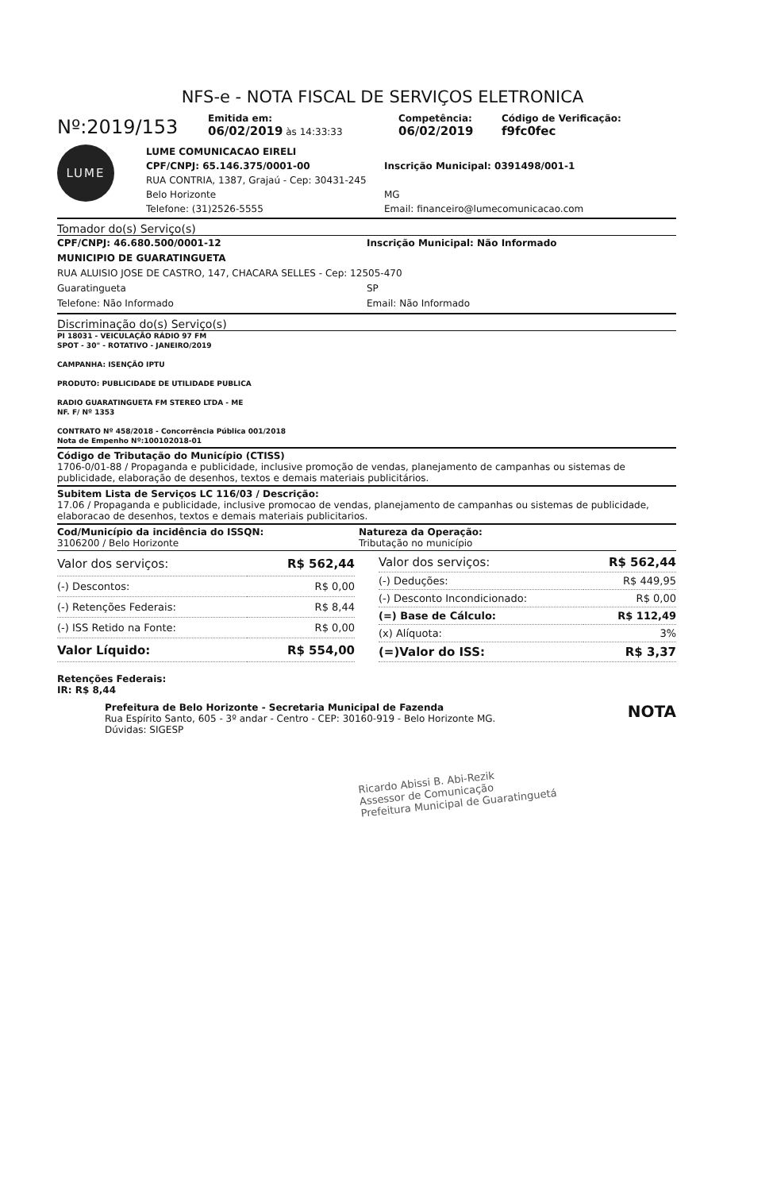NFS-e - NOTA FISCAL DE SERVIÇOS ELETRONICA
Nº:2019/153
Emitida em:
06/02/2019 às 14:33:33
Competência:
06/02/2019
Código de Verificação:
f9fc0fec
LUME
LUME COMUNICACAO EIRELI
CPF/CNPJ: 65.146.375/0001-00 Inscrição Municipal: 0391498/001-1
RUA CONTRIA, 1387, Grajaú - Cep: 30431-245
Belo Horizonte MG
Telefone: (31)2526-5555 Email: financeiro@lumecomunicacao.com
Tomador do(s) Serviço(s)
CPF/CNPJ: 46.680.500/0001-12 Inscrição Municipal: Não Informado
MUNICIPIO DE GUARATINGUETA
RUA ALUISIO JOSE DE CASTRO, 147, CHACARA SELLES - Cep: 12505-470
Guaratingueta SP
Telefone: Não Informado Email: Não Informado
Discriminação do(s) Serviço(s)
PI 18031 - VEICULAÇÃO RÁDIO 97 FM
SPOT - 30" - ROTATIVO - JANEIRO/2019
CAMPANHA: ISENÇÃO IPTU
PRODUTO: PUBLICIDADE DE UTILIDADE PUBLICA
RADIO GUARATINGUETA FM STEREO LTDA - ME
NF. F/ Nº 1353
CONTRATO Nº 458/2018 - Concorrência Pública 001/2018
Nota de Empenho Nº:100102018-01
Código de Tributação do Município (CTISS)
1706-0/01-88 / Propaganda e publicidade, inclusive promoção de vendas, planejamento de campanhas ou sistemas de publicidade, elaboração de desenhos, textos e demais materiais publicitários.
Subitem Lista de Serviços LC 116/03 / Descrição:
17.06 / Propaganda e publicidade, inclusive promocao de vendas, planejamento de campanhas ou sistemas de publicidade, elaboracao de desenhos, textos e demais materiais publicitarios.
Cod/Município da incidência do ISSQN:
3106200 / Belo Horizonte
Natureza da Operação:
Tributação no município
| Valor dos serviços: | R$ 562,44 |
| (-) Descontos: | R$ 0,00 |
| (-) Retenções Federais: | R$ 8,44 |
| (-) ISS Retido na Fonte: | R$ 0,00 |
| Valor Líquido: | R$ 554,00 |
| Valor dos serviços: | R$ 562,44 |
| (-) Deduções: | R$ 449,95 |
| (-) Desconto Incondicionado: | R$ 0,00 |
| (=) Base de Cálculo: | R$ 112,49 |
| (x) Alíquota: | 3% |
| (=)Valor do ISS: | R$ 3,37 |
Retenções Federais:
IR: R$ 8,44
Prefeitura de Belo Horizonte - Secretaria Municipal de Fazenda
Rua Espírito Santo, 605 - 3º andar - Centro - CEP: 30160-919 - Belo Horizonte MG.
Dúvidas: SIGESP
NOTA
Ricardo Abissi B. Abi-Rezik
Assessor de Comunicação
Prefeitura Municipal de Guaratinguetá